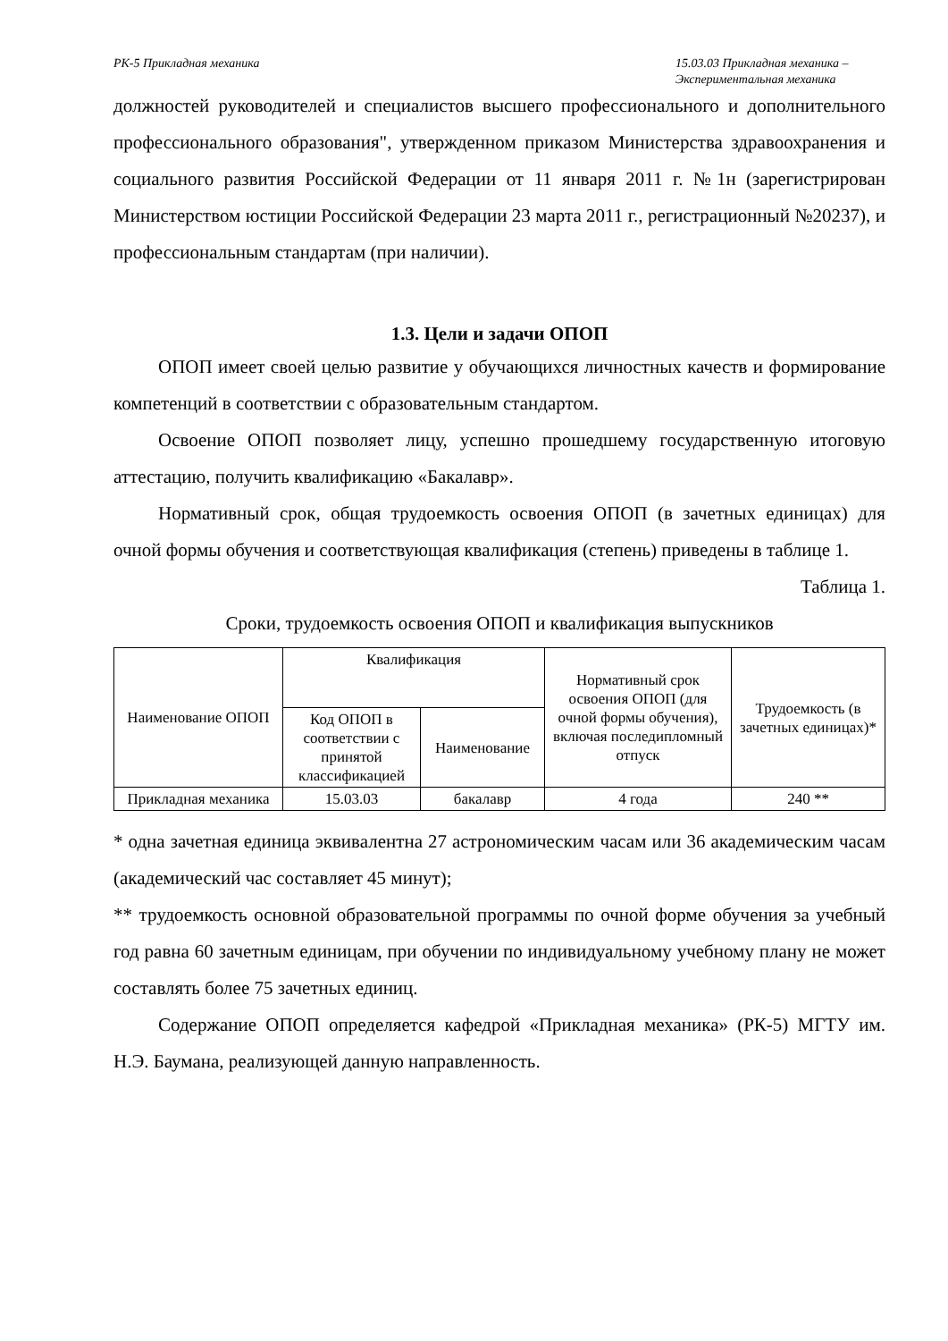РК-5 Прикладная механика 15.03.03 Прикладная механика –
Экспериментальная механика
должностей руководителей и специалистов высшего профессионального и дополнительного профессионального образования", утвержденном приказом Министерства здравоохранения и социального развития Российской Федерации от 11 января 2011 г. №1н (зарегистрирован Министерством юстиции Российской Федерации 23 марта 2011 г., регистрационный №20237), и профессиональным стандартам (при наличии).
1.3. Цели и задачи ОПОП
ОПОП имеет своей целью развитие у обучающихся личностных качеств и формирование компетенций в соответствии с образовательным стандартом.
Освоение ОПОП позволяет лицу, успешно прошедшему государственную итоговую аттестацию, получить квалификацию «Бакалавр».
Нормативный срок, общая трудоемкость освоения ОПОП (в зачетных единицах) для очной формы обучения и соответствующая квалификация (степень) приведены в таблице 1.
Таблица 1.
Сроки, трудоемкость освоения ОПОП и квалификация выпускников
| Наименование ОПОП | Квалификация | | Нормативный срок освоения ОПОП (для очной формы обучения), включая последипломный отпуск | Трудоемкость (в зачетных единицах)* |
| --- | --- | --- | --- | --- |
| | Код ОПОП в соответствии с принятой классификацией | Наименование | | |
| Прикладная механика | 15.03.03 | бакалавр | 4 года | 240 ** |
* одна зачетная единица эквивалентна 27 астрономическим часам или 36 академическим часам (академический час составляет 45 минут);
** трудоемкость основной образовательной программы по очной форме обучения за учебный год равна 60 зачетным единицам, при обучении по индивидуальному учебному плану не может составлять более 75 зачетных единиц.
Содержание ОПОП определяется кафедрой «Прикладная механика» (РК-5) МГТУ им. Н.Э. Баумана, реализующей данную направленность.